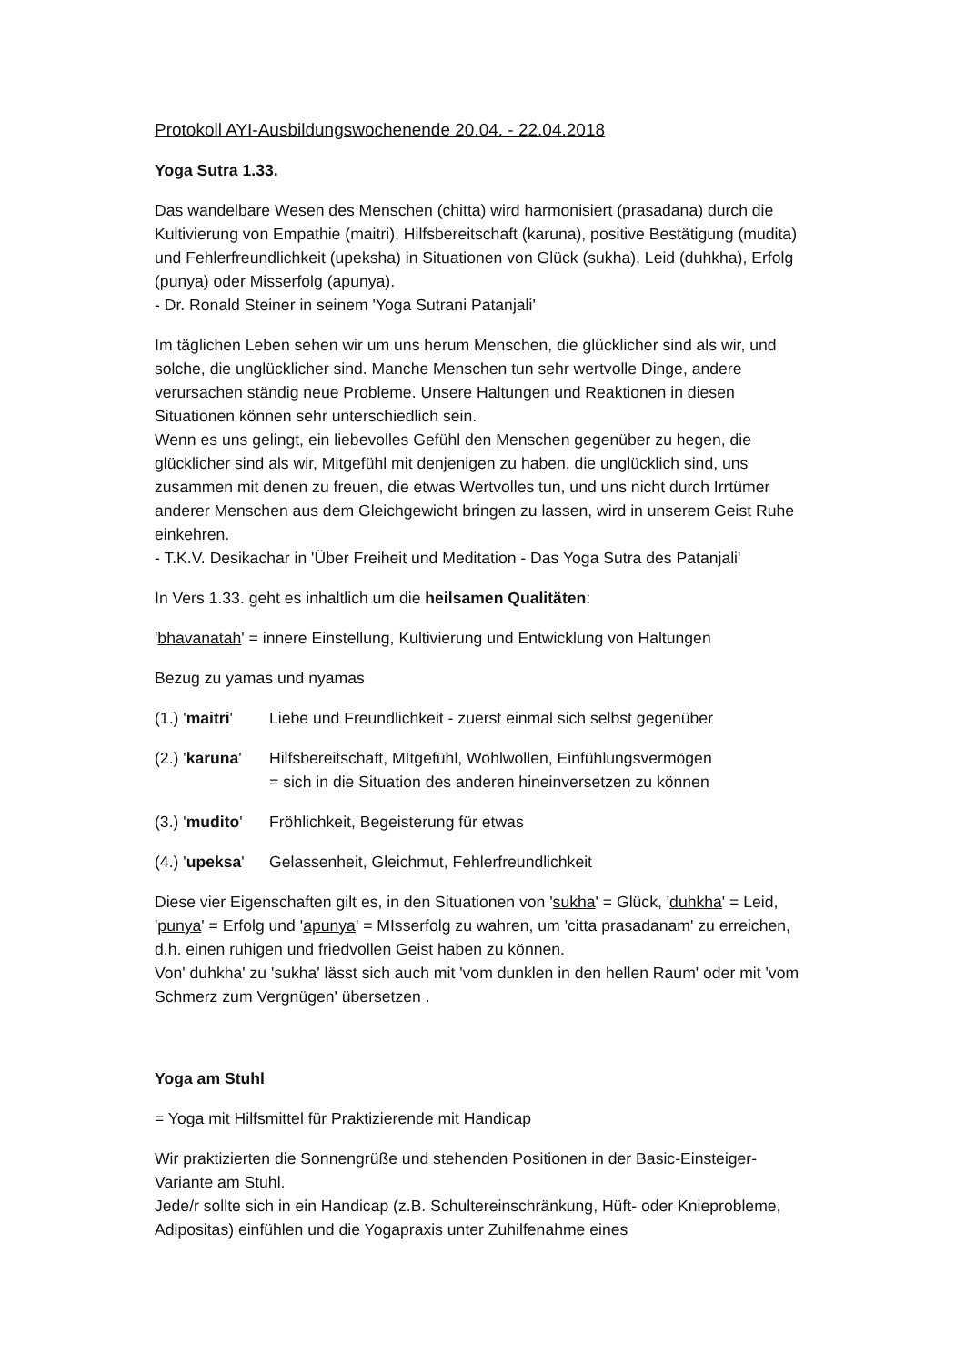Protokoll AYI-Ausbildungswochenende 20.04. - 22.04.2018
Yoga Sutra 1.33.
Das wandelbare Wesen des Menschen (chitta) wird harmonisiert (prasadana) durch die Kultivierung von Empathie (maitri), Hilfsbereitschaft (karuna), positive Bestätigung (mudita) und Fehlerfreundlichkeit (upeksha) in Situationen von Glück (sukha), Leid (duhkha), Erfolg (punya) oder Misserfolg (apunya).
- Dr. Ronald Steiner in seinem 'Yoga Sutrani Patanjali'
Im täglichen Leben sehen wir um uns herum Menschen, die glücklicher sind als wir, und solche, die unglücklicher sind. Manche Menschen tun sehr wertvolle Dinge, andere verursachen ständig neue Probleme. Unsere Haltungen und Reaktionen in diesen Situationen können sehr unterschiedlich sein.
Wenn es uns gelingt, ein liebevolles Gefühl den Menschen gegenüber zu hegen, die glücklicher sind als wir, Mitgefühl mit denjenigen zu haben, die unglücklich sind, uns zusammen mit denen zu freuen, die etwas Wertvolles tun, und uns nicht durch Irrtümer anderer Menschen aus dem Gleichgewicht bringen zu lassen, wird in unserem Geist Ruhe einkehren.
- T.K.V. Desikachar in 'Über Freiheit und Meditation - Das Yoga Sutra des Patanjali'
In Vers 1.33. geht es inhaltlich um die heilsamen Qualitäten:
'bhavanatah' = innere Einstellung, Kultivierung und Entwicklung von Haltungen
Bezug zu yamas und nyamas
(1.) 'maitri'
Liebe und Freundlichkeit - zuerst einmal sich selbst gegenüber
(2.) 'karuna'
Hilfsbereitschaft, MItgefühl, Wohlwollen, Einfühlungsvermögen
= sich in die Situation des anderen hineinversetzen zu können
(3.) 'mudito'
Fröhlichkeit, Begeisterung für etwas
(4.) 'upeksa'
Gelassenheit, Gleichmut, Fehlerfreundlichkeit
Diese vier Eigenschaften gilt es, in den Situationen von 'sukha' = Glück, 'duhkha' = Leid, 'punya' = Erfolg und 'apunya' = MIsserfolg zu wahren, um 'citta prasadanam' zu erreichen, d.h. einen ruhigen und friedvollen Geist haben zu können.
Von' duhkha' zu 'sukha' lässt sich auch mit 'vom dunklen in den hellen Raum' oder mit 'vom Schmerz zum Vergnügen' übersetzen .
Yoga am Stuhl
= Yoga mit Hilfsmittel für Praktizierende mit Handicap
Wir praktizierten die Sonnengrüße und stehenden Positionen in der Basic-Einsteiger-Variante am Stuhl.
Jede/r sollte sich in ein Handicap (z.B. Schultereinschränkung, Hüft- oder Knieprobleme, Adipositas) einfühlen und die Yogapraxis unter Zuhilfenahme eines